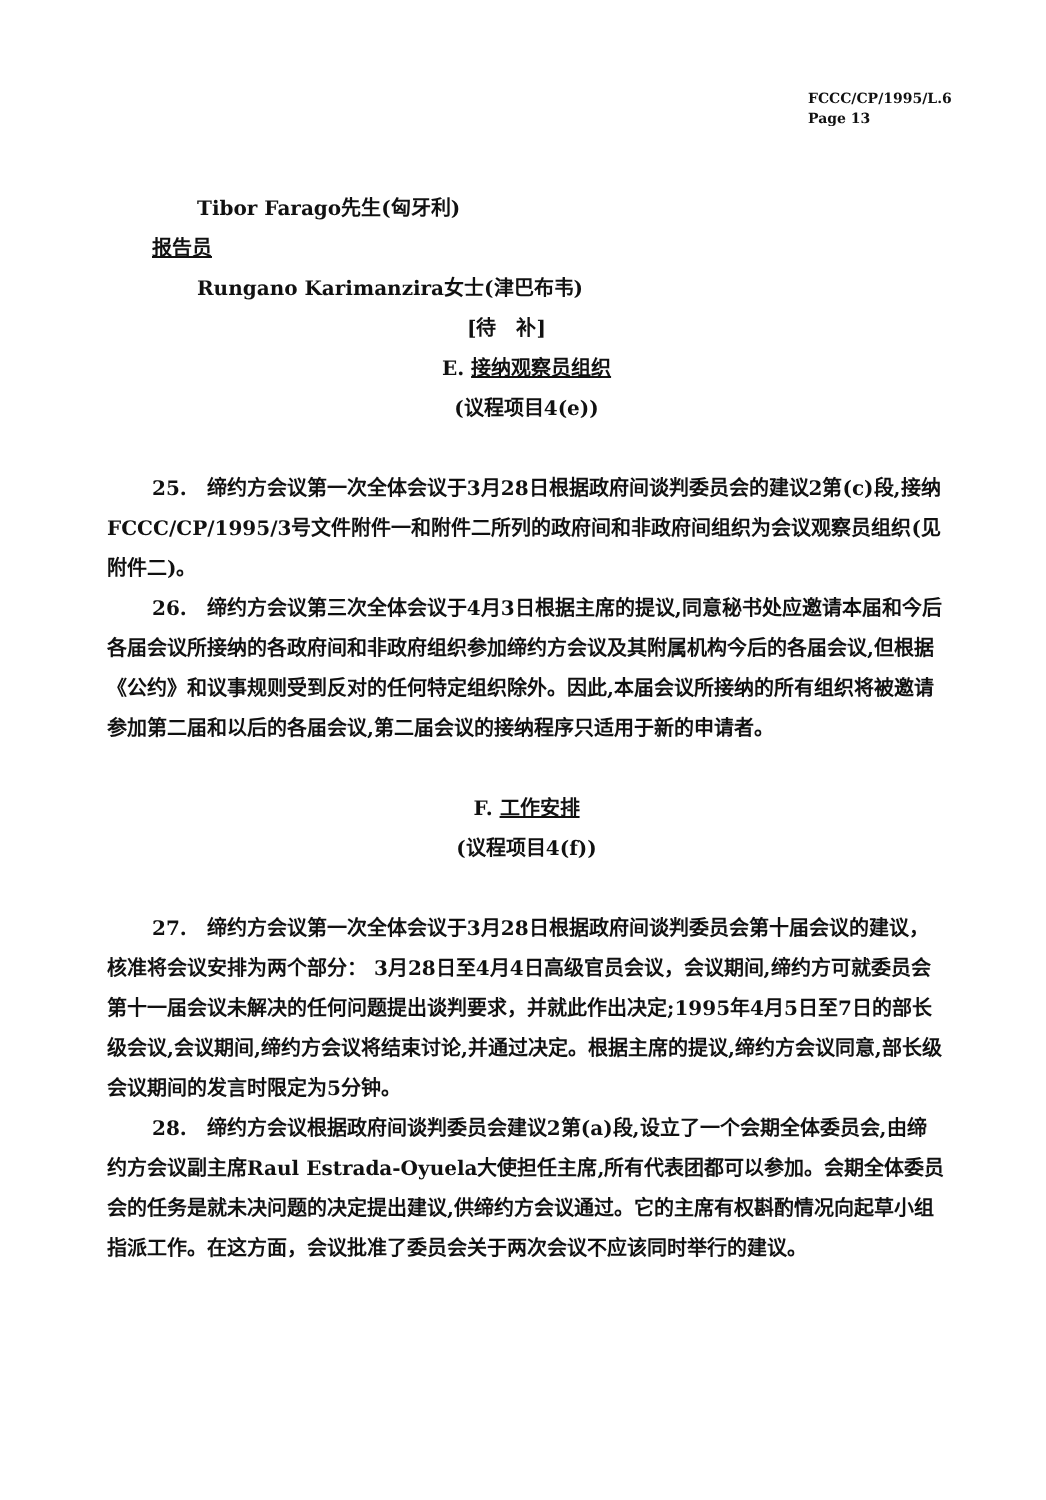FCCC/CP/1995/L.6
Page 13
Tibor Farago先生(匈牙利)
报告员
Rungano Karimanzira女士(津巴布韦)
[待　补]
E. 接纳观察员组织
(议程项目4(e))
25.　缔约方会议第一次全体会议于3月28日根据政府间谈判委员会的建议2第(c)段,接纳FCCC/CP/1995/3号文件附件一和附件二所列的政府间和非政府间组织为会议观察员组织(见附件二)。
26.　缔约方会议第三次全体会议于4月3日根据主席的提议,同意秘书处应邀请本届和今后各届会议所接纳的各政府间和非政府组织参加缔约方会议及其附属机构今后的各届会议,但根据《公约》和议事规则受到反对的任何特定组织除外。因此,本届会议所接纳的所有组织将被邀请参加第二届和以后的各届会议,第二届会议的接纳程序只适用于新的申请者。
F. 工作安排
(议程项目4(f))
27.　缔约方会议第一次全体会议于3月28日根据政府间谈判委员会第十届会议的建议，核准将会议安排为两个部分： 3月28日至4月4日高级官员会议，会议期间,缔约方可就委员会第十一届会议未解决的任何问题提出谈判要求，并就此作出决定;1995年4月5日至7日的部长级会议,会议期间,缔约方会议将结束讨论,并通过决定。根据主席的提议,缔约方会议同意,部长级会议期间的发言时限定为5分钟。
28.　缔约方会议根据政府间谈判委员会建议2第(a)段,设立了一个会期全体委员会,由缔约方会议副主席Raul Estrada-Oyuela大使担任主席,所有代表团都可以参加。会期全体委员会的任务是就未决问题的决定提出建议,供缔约方会议通过。它的主席有权斟酌情况向起草小组指派工作。在这方面，会议批准了委员会关于两次会议不应该同时举行的建议。